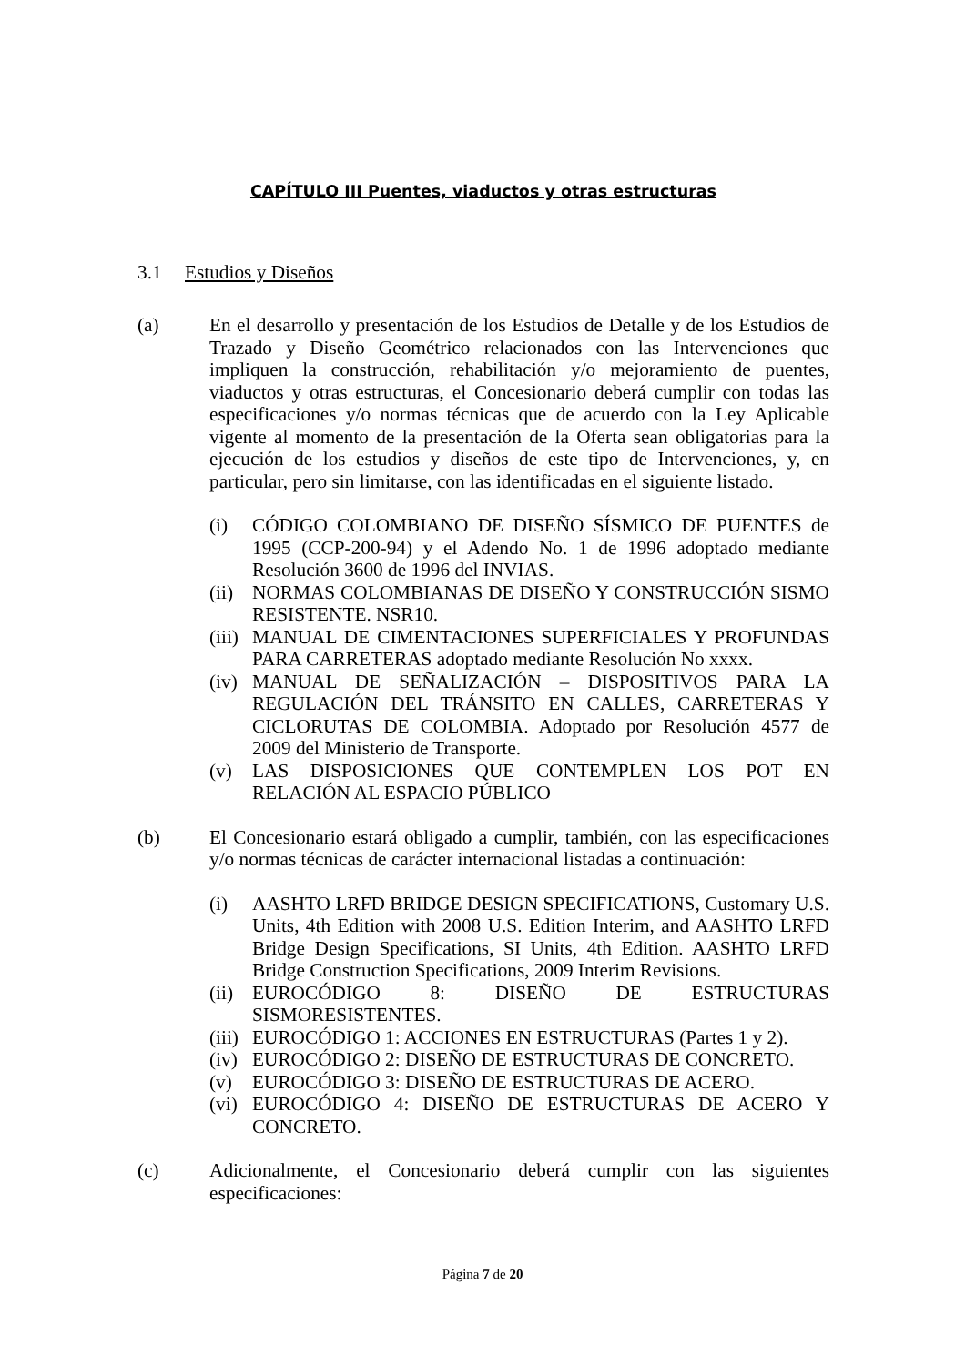CAPÍTULO III Puentes, viaductos y otras estructuras
3.1 Estudios y Diseños
(a) En el desarrollo y presentación de los Estudios de Detalle y de los Estudios de Trazado y Diseño Geométrico relacionados con las Intervenciones que impliquen la construcción, rehabilitación y/o mejoramiento de puentes, viaductos y otras estructuras, el Concesionario deberá cumplir con todas las especificaciones y/o normas técnicas que de acuerdo con la Ley Aplicable vigente al momento de la presentación de la Oferta sean obligatorias para la ejecución de los estudios y diseños de este tipo de Intervenciones, y, en particular, pero sin limitarse, con las identificadas en el siguiente listado.
(i) CÓDIGO COLOMBIANO DE DISEÑO SÍSMICO DE PUENTES de 1995 (CCP-200-94) y el Adendo No. 1 de 1996 adoptado mediante Resolución 3600 de 1996 del INVIAS.
(ii)
NORMAS COLOMBIANAS DE DISEÑO Y CONSTRUCCIÓN SISMO RESISTENTE. NSR10.
(iii)
MANUAL DE CIMENTACIONES SUPERFICIALES Y PROFUNDAS PARA CARRETERAS adoptado mediante Resolución No xxxx.
(iv)
MANUAL DE SEÑALIZACIÓN – DISPOSITIVOS PARA LA REGULACIÓN DEL TRÁNSITO EN CALLES, CARRETERAS Y CICLORUTAS DE COLOMBIA. Adoptado por Resolución 4577 de 2009 del Ministerio de Transporte.
(v) LAS DISPOSICIONES QUE CONTEMPLEN LOS POT EN RELACIÓN AL ESPACIO PÚBLICO
(b) El Concesionario estará obligado a cumplir, también, con las especificaciones y/o normas técnicas de carácter internacional listadas a continuación:
(i) AASHTO LRFD BRIDGE DESIGN SPECIFICATIONS, Customary U.S. Units, 4th Edition with 2008 U.S. Edition Interim, and AASHTO LRFD Bridge Design Specifications, SI Units, 4th Edition. AASHTO LRFD Bridge Construction Specifications, 2009 Interim Revisions.
(ii)
EUROCÓDIGO 8: DISEÑO DE ESTRUCTURAS SISMORESISTENTES.
(iii)
EUROCÓDIGO 1: ACCIONES EN ESTRUCTURAS (Partes 1 y 2).
(iv)
EUROCÓDIGO 2: DISEÑO DE ESTRUCTURAS DE CONCRETO.
(v) EUROCÓDIGO 3: DISEÑO DE ESTRUCTURAS DE ACERO.
(vi)
EUROCÓDIGO 4: DISEÑO DE ESTRUCTURAS DE ACERO Y CONCRETO.
(c) Adicionalmente, el Concesionario deberá cumplir con las siguientes especificaciones:
Página 7 de 20